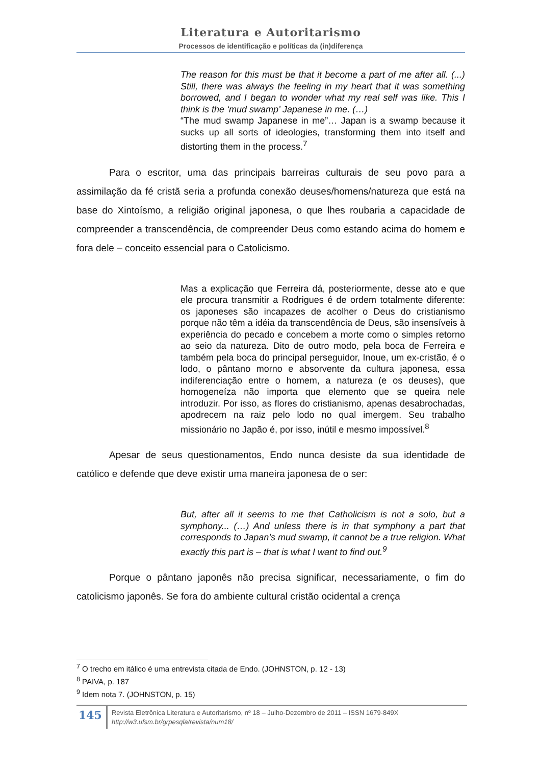Literatura e Autoritarismo
Processos de identificação e políticas da (in)diferença
The reason for this must be that it become a part of me after all. (...) Still, there was always the feeling in my heart that it was something borrowed, and I began to wonder what my real self was like. This I think is the ‘mud swamp’ Japanese in me. (…)
“The mud swamp Japanese in me”… Japan is a swamp because it sucks up all sorts of ideologies, transforming them into itself and distorting them in the process.<sup>7</sup>
Para o escritor, uma das principais barreiras culturais de seu povo para a assimilação da fé cristã seria a profunda conexão deuses/homens/natureza que está na base do Xintoísmo, a religião original japonesa, o que lhes roubaria a capacidade de compreender a transcendência, de compreender Deus como estando acima do homem e fora dele – conceito essencial para o Catolicismo.
Mas a explicação que Ferreira dá, posteriormente, desse ato e que ele procura transmitir a Rodrigues é de ordem totalmente diferente: os japoneses são incapazes de acolher o Deus do cristianismo porque não têm a idéia da transcendência de Deus, são insensíveis à experiência do pecado e concebem a morte como o simples retorno ao seio da natureza. Dito de outro modo, pela boca de Ferreira e também pela boca do principal perseguidor, Inoue, um ex-cristão, é o lodo, o pântano morno e absorvente da cultura japonesa, essa indiferenciação entre o homem, a natureza (e os deuses), que homogeneíza não importa que elemento que se queira nele introduzir. Por isso, as flores do cristianismo, apenas desabrochadas, apodrecem na raiz pelo lodo no qual imergem. Seu trabalho missionário no Japão é, por isso, inútil e mesmo impossível.<sup>8</sup>
Apesar de seus questionamentos, Endo nunca desiste da sua identidade de católico e defende que deve existir uma maneira japonesa de o ser:
But, after all it seems to me that Catholicism is not a solo, but a symphony... (…) And unless there is in that symphony a part that corresponds to Japan’s mud swamp, it cannot be a true religion. What exactly this part is – that is what I want to find out.<sup>9</sup>
Porque o pântano japonês não precisa significar, necessariamente, o fim do catolicismo japonês. Se fora do ambiente cultural cristão ocidental a crença
<sup>7</sup> O trecho em itálico é uma entrevista citada de Endo. (JOHNSTON, p. 12 - 13)
<sup>8</sup> PAIVA, p. 187
<sup>9</sup> Idem nota 7. (JOHNSTON, p. 15)
145
Revista Eletrônica Literatura e Autoritarismo, nº 18 – Julho-Dezembro de 2011 – ISSN 1679-849X
http://w3.ufsm.br/grpesqla/revista/num18/